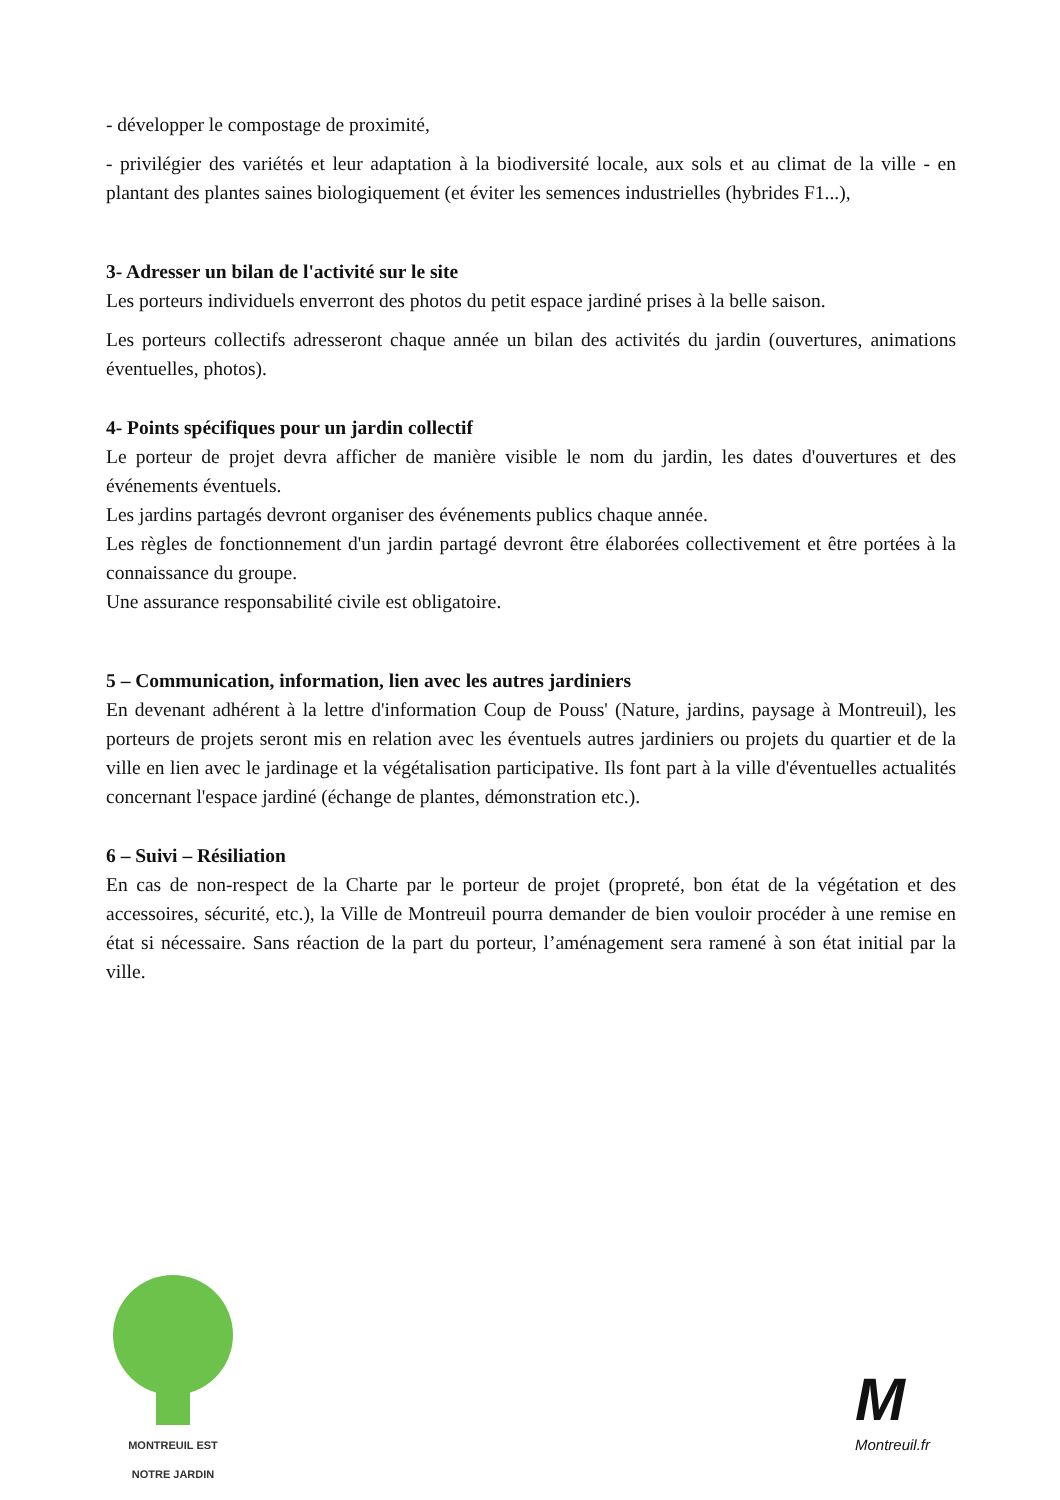- développer le compostage de proximité,
- privilégier des variétés et leur adaptation à la biodiversité locale, aux sols et au climat de la ville - en plantant des plantes saines biologiquement (et éviter les semences industrielles (hybrides F1...),
3- Adresser un bilan de l'activité sur le site
Les porteurs individuels enverront des photos du petit espace jardiné prises à la belle saison.
Les porteurs collectifs adresseront chaque année un bilan des activités du jardin (ouvertures, animations éventuelles, photos).
4- Points spécifiques pour un jardin collectif
Le porteur de projet devra afficher de manière visible le nom du jardin, les dates d'ouvertures et des événements éventuels.
Les jardins partagés devront organiser des événements publics chaque année.
Les règles de fonctionnement d'un jardin partagé devront être élaborées collectivement et être portées à la connaissance du groupe.
Une assurance responsabilité civile est obligatoire.
5 – Communication, information, lien avec les autres jardiniers
En devenant adhérent à la lettre d'information Coup de Pouss' (Nature, jardins, paysage à Montreuil), les porteurs de projets seront mis en relation avec les éventuels autres jardiniers ou projets du quartier et de la ville en lien avec le jardinage et la végétalisation participative. Ils font part à la ville d'éventuelles actualités concernant l'espace jardiné (échange de plantes, démonstration etc.).
6 – Suivi – Résiliation
En cas de non-respect de la Charte par le porteur de projet (propreté, bon état de la végétation et des accessoires, sécurité, etc.), la Ville de Montreuil pourra demander de bien vouloir procéder à une remise en état si nécessaire. Sans réaction de la part du porteur, l’aménagement sera ramené à son état initial par la ville.
MONTREUIL EST
NOTRE JARDIN
M
Montreuil.fr